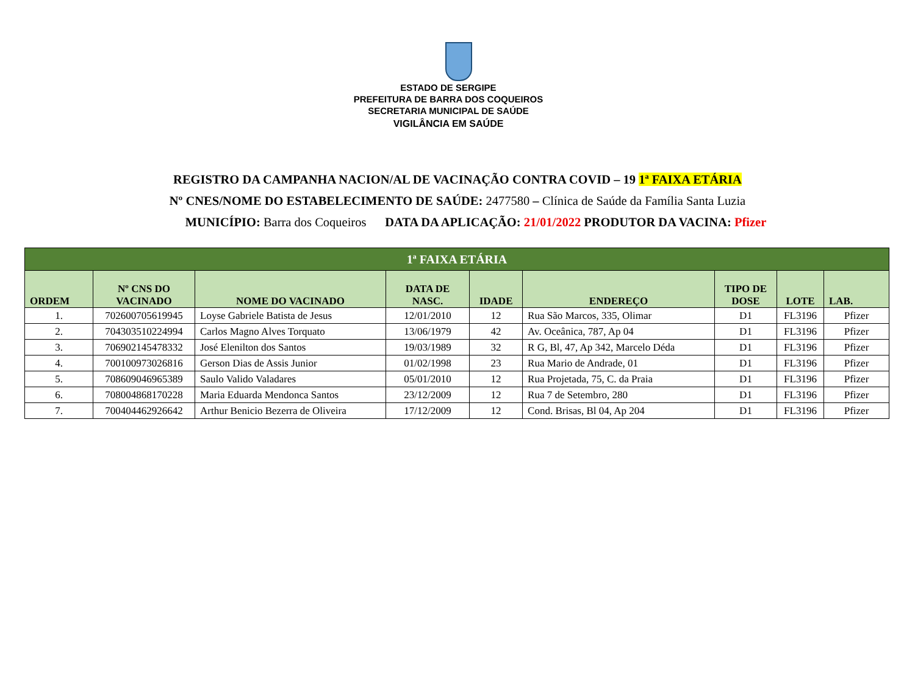ESTADO DE SERGIPE
PREFEITURA DE BARRA DOS COQUEIROS
SECRETARIA MUNICIPAL DE SAÚDE
VIGILÂNCIA EM SAÚDE
REGISTRO DA CAMPANHA NACION/AL DE VACINAÇÃO CONTRA COVID – 19 1ª FAIXA ETÁRIA
Nº CNES/NOME DO ESTABELECIMENTO DE SAÚDE: 2477580 – Clínica de Saúde da Família Santa Luzia
MUNICÍPIO: Barra dos Coqueiros DATA DA APLICAÇÃO: 21/01/2022 PRODUTOR DA VACINA: Pfizer
| 1ª FAIXA ETÁRIA | | | | | | | | |
| ORDEM | Nº CNS DO VACINADO | NOME DO VACINADO | DATA DE NASC. | IDADE | ENDEREÇO | TIPO DE DOSE | LOTE | LAB. |
| 1. | 702600705619945 | Loyse Gabriele Batista de Jesus | 12/01/2010 | 12 | Rua São Marcos, 335, Olimar | D1 | FL3196 | Pfizer |
| 2. | 704303510224994 | Carlos Magno Alves Torquato | 13/06/1979 | 42 | Av. Oceânica, 787, Ap 04 | D1 | FL3196 | Pfizer |
| 3. | 706902145478332 | José Elenilton dos Santos | 19/03/1989 | 32 | R G, Bl, 47, Ap 342, Marcelo Déda | D1 | FL3196 | Pfizer |
| 4. | 700100973026816 | Gerson Dias de Assis Junior | 01/02/1998 | 23 | Rua Mario de Andrade, 01 | D1 | FL3196 | Pfizer |
| 5. | 708609046965389 | Saulo Valido Valadares | 05/01/2010 | 12 | Rua Projetada, 75, C. da Praia | D1 | FL3196 | Pfizer |
| 6. | 708004868170228 | Maria Eduarda Mendonca Santos | 23/12/2009 | 12 | Rua 7 de Setembro, 280 | D1 | FL3196 | Pfizer |
| 7. | 700404462926642 | Arthur Benicio Bezerra de Oliveira | 17/12/2009 | 12 | Cond. Brisas, Bl 04, Ap 204 | D1 | FL3196 | Pfizer |